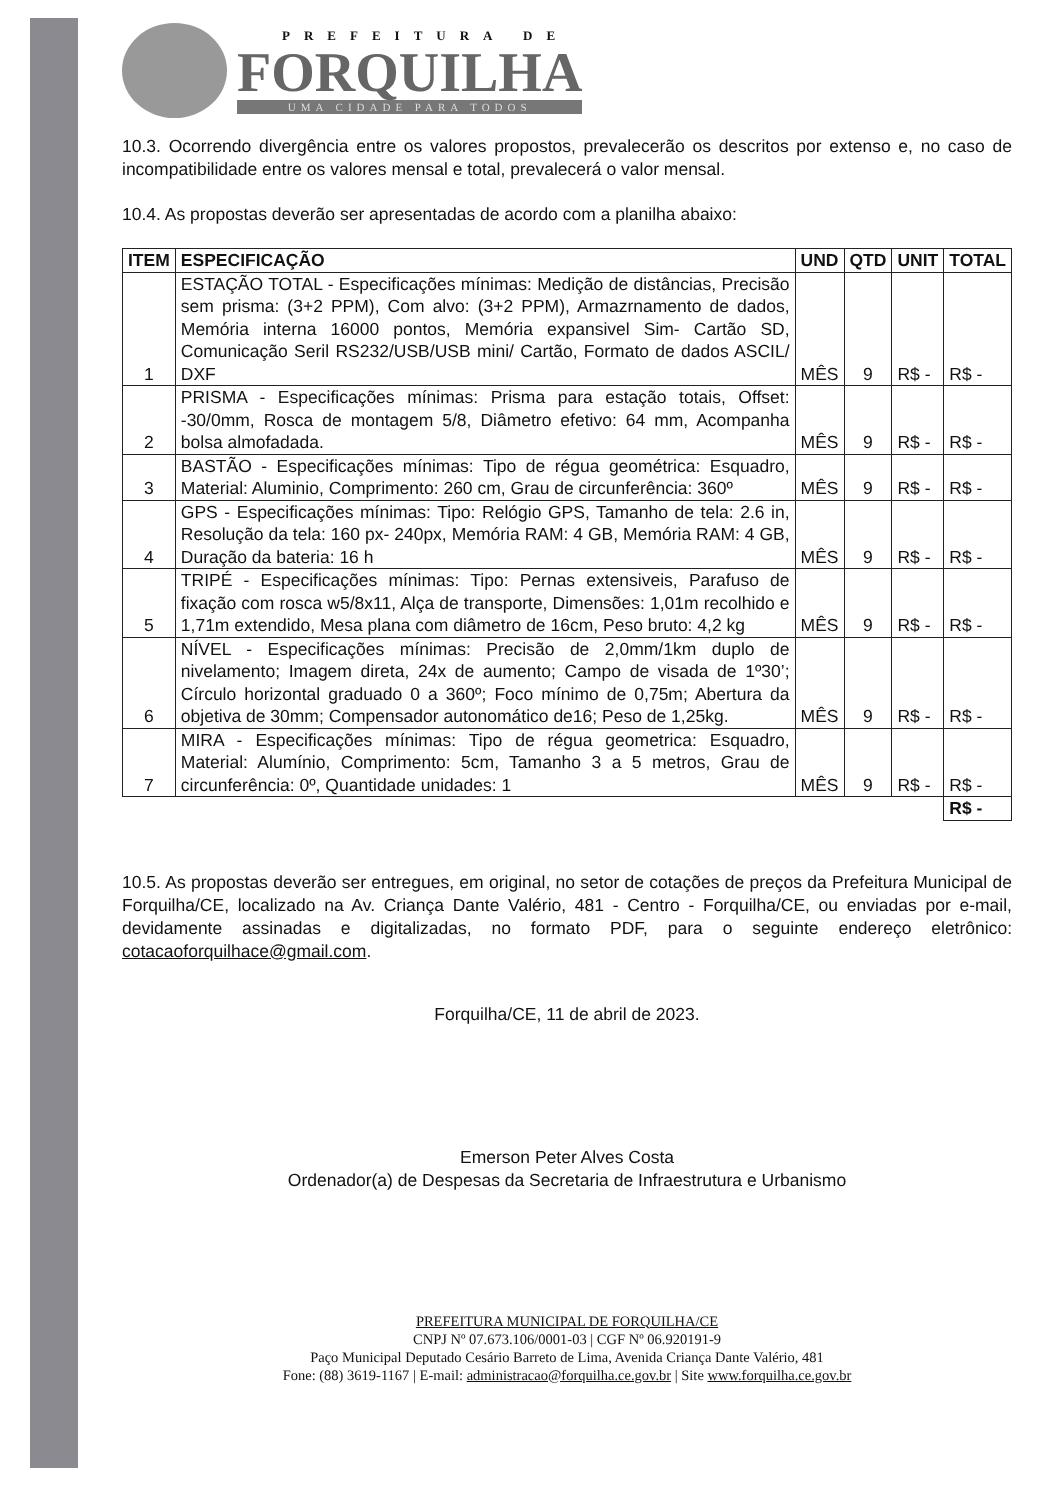PREFEITURA DE
FORQUILHA
UMA CIDADE PARA TODOS
10.3. Ocorrendo divergência entre os valores propostos, prevalecerão os descritos por extenso e, no caso de incompatibilidade entre os valores mensal e total, prevalecerá o valor mensal.
10.4. As propostas deverão ser apresentadas de acordo com a planilha abaixo:
| ITEM | ESPECIFICAÇÃO | UND | QTD | UNIT | TOTAL |
| --- | --- | --- | --- | --- | --- |
| 1 | ESTAÇÃO TOTAL - Especificações mínimas: Medição de distâncias, Precisão sem prisma: (3+2 PPM), Com alvo: (3+2 PPM), Armazrnamento de dados, Memória interna 16000 pontos, Memória expansivel Sim- Cartão SD, Comunicação Seril RS232/USB/USB mini/ Cartão, Formato de dados ASCIL/ DXF | MÊS | 9 | R$ - | R$ - |
| 2 | PRISMA - Especificações mínimas: Prisma para estação totais, Offset: -30/0mm, Rosca de montagem 5/8, Diâmetro efetivo: 64 mm, Acompanha bolsa almofadada. | MÊS | 9 | R$ - | R$ - |
| 3 | BASTÃO - Especificações mínimas: Tipo de régua geométrica: Esquadro, Material: Aluminio, Comprimento: 260 cm, Grau de circunferência: 360º | MÊS | 9 | R$ - | R$ - |
| 4 | GPS - Especificações mínimas: Tipo: Relógio GPS, Tamanho de tela: 2.6 in, Resolução da tela: 160 px- 240px, Memória RAM: 4 GB, Memória RAM: 4 GB, Duração da bateria: 16 h | MÊS | 9 | R$ - | R$ - |
| 5 | TRIPÉ - Especificações mínimas: Tipo: Pernas extensiveis, Parafuso de fixação com rosca w5/8x11, Alça de transporte, Dimensões: 1,01m recolhido e 1,71m extendido, Mesa plana com diâmetro de 16cm, Peso bruto: 4,2 kg | MÊS | 9 | R$ - | R$ - |
| 6 | NÍVEL - Especificações mínimas: Precisão de 2,0mm/1km duplo de nivelamento; Imagem direta, 24x de aumento; Campo de visada de 1º30’; Círculo horizontal graduado 0 a 360º; Foco mínimo de 0,75m; Abertura da objetiva de 30mm; Compensador autonomático de16; Peso de 1,25kg. | MÊS | 9 | R$ - | R$ - |
| 7 | MIRA - Especificações mínimas: Tipo de régua geometrica: Esquadro, Material: Alumínio, Comprimento: 5cm, Tamanho 3 a 5 metros, Grau de circunferência: 0º, Quantidade unidades: 1 | MÊS | 9 | R$ - | R$ - |
| | | | | | R$ - |
10.5. As propostas deverão ser entregues, em original, no setor de cotações de preços da Prefeitura Municipal de Forquilha/CE, localizado na Av. Criança Dante Valério, 481 - Centro - Forquilha/CE, ou enviadas por e-mail, devidamente assinadas e digitalizadas, no formato PDF, para o seguinte endereço eletrônico: cotacaoforquilhace@gmail.com.
Forquilha/CE, 11 de abril de 2023.
Emerson Peter Alves Costa
Ordenador(a) de Despesas da Secretaria de Infraestrutura e Urbanismo
PREFEITURA MUNICIPAL DE FORQUILHA/CE
CNPJ Nº 07.673.106/0001-03 | CGF Nº 06.920191-9
Paço Municipal Deputado Cesário Barreto de Lima, Avenida Criança Dante Valério, 481
Fone: (88) 3619-1167 | E-mail: administracao@forquilha.ce.gov.br | Site www.forquilha.ce.gov.br